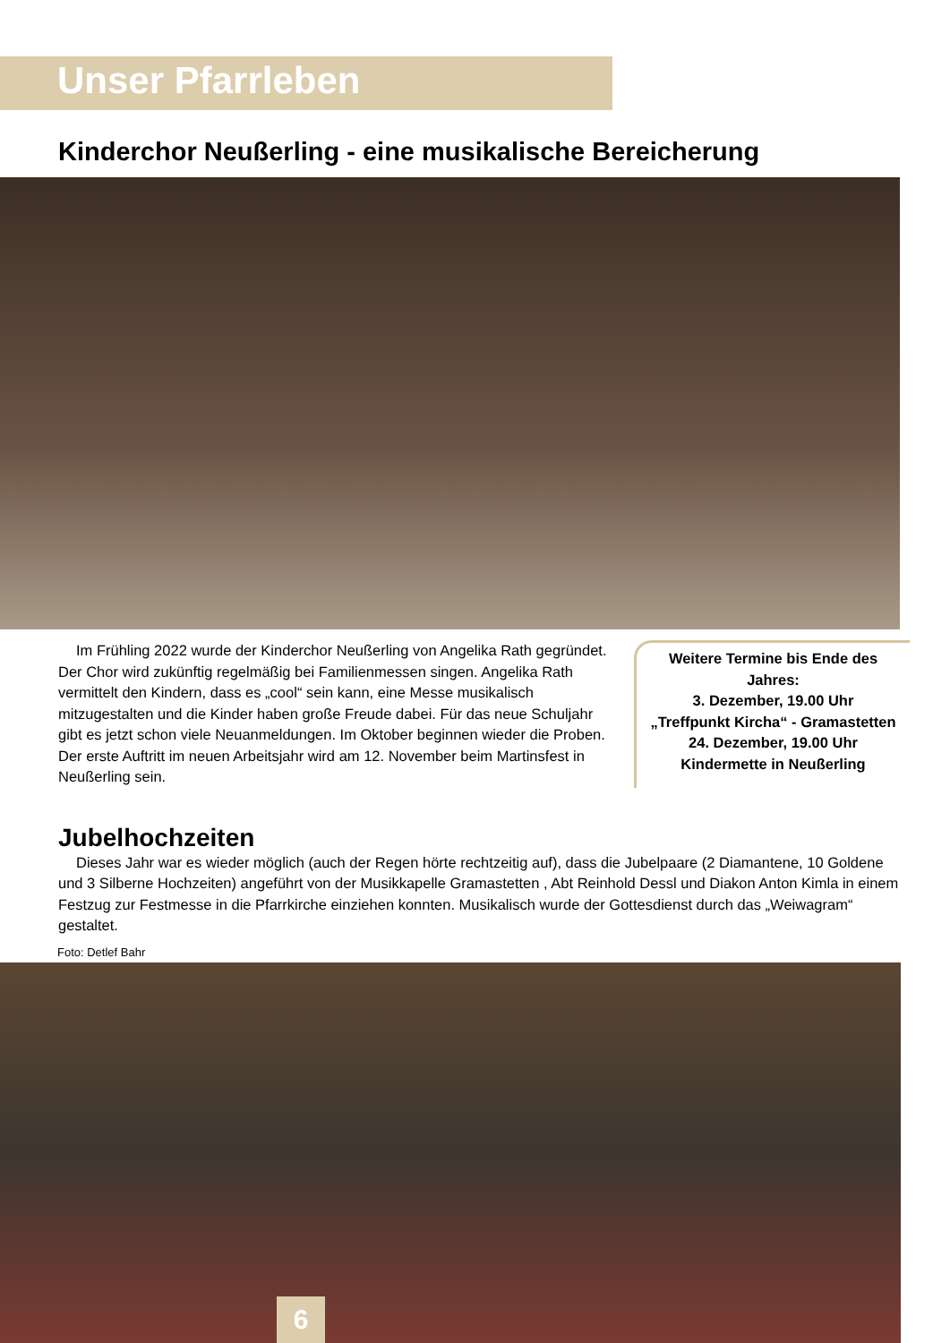Unser Pfarrleben
Kinderchor Neußerling - eine musikalische Bereicherung
Im Frühling 2022 wurde der Kinderchor Neußerling von Angelika Rath gegründet. Der Chor wird zukünftig regelmäßig bei Familienmessen singen. Angelika Rath vermittelt den Kindern, dass es „cool“ sein kann, eine Messe musikalisch mitzugestalten und die Kinder haben große Freude dabei. Für das neue Schuljahr gibt es jetzt schon viele Neuanmeldungen. Im Oktober beginnen wieder die Proben. Der erste Auftritt im neuen Arbeitsjahr wird am 12. November beim Martinsfest in Neußerling sein.
Weitere Termine bis Ende des Jahres:
3. Dezember, 19.00 Uhr
„Treffpunkt Kircha“ - Gramastetten
24. Dezember, 19.00 Uhr
Kindermette in Neußerling
Jubelhochzeiten
Dieses Jahr war es wieder möglich (auch der Regen hörte rechtzeitig auf), dass die Jubelpaare (2 Diamantene, 10 Goldene und 3 Silberne Hochzeiten) angeführt von der Musikkapelle Gramastetten , Abt Reinhold Dessl und Diakon Anton Kimla in einem Festzug zur Festmesse in die Pfarrkirche einziehen konnten. Musikalisch wurde der Gottesdienst durch das „Weiwagram“ gestaltet.
Foto: Detlef Bahr
6